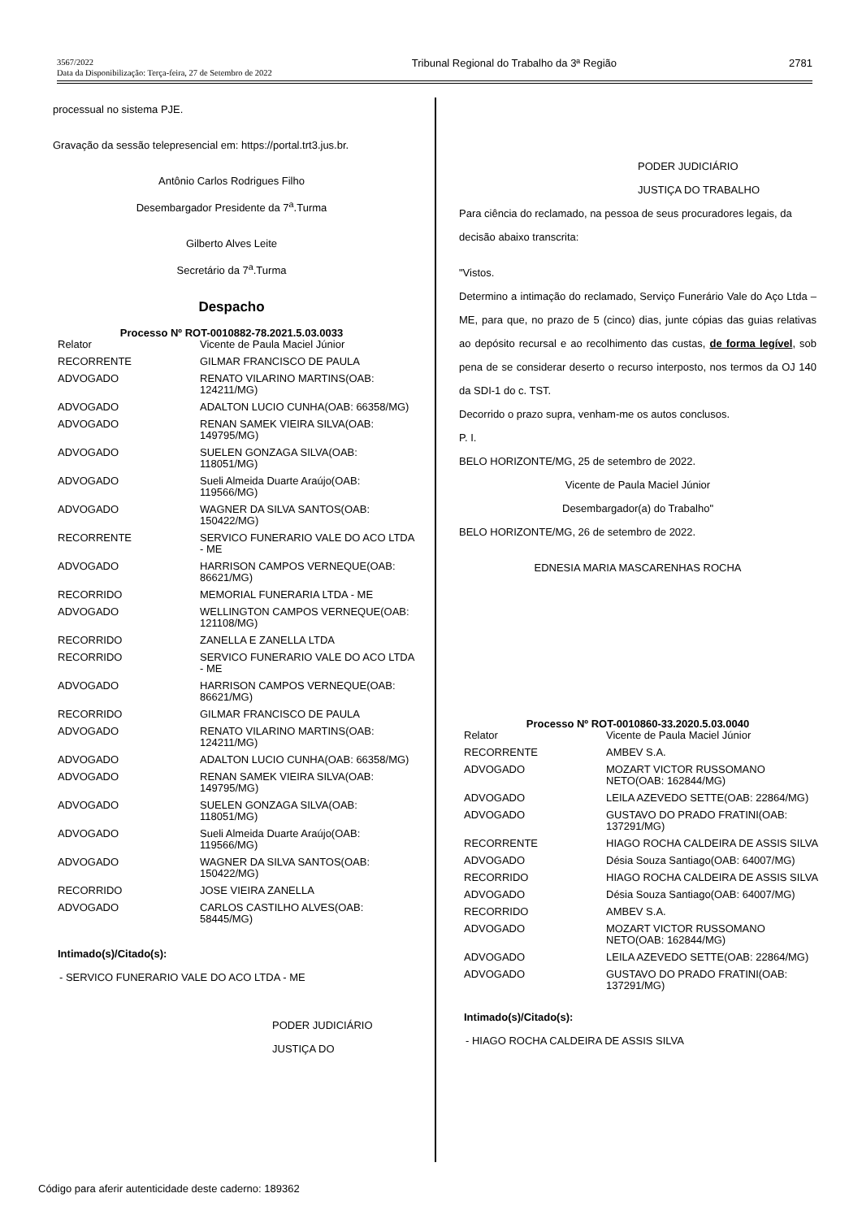3567/2022
Data da Disponibilização: Terça-feira, 27 de Setembro de 2022
Tribunal Regional do Trabalho da 3ª Região
2781
processual no sistema PJE.
Gravação da sessão telepresencial em: https://portal.trt3.jus.br.
Antônio Carlos Rodrigues Filho
Desembargador Presidente da 7<sup>a</sup>.Turma
Gilberto Alves Leite
Secretário da 7<sup>a</sup>.Turma
Despacho
Processo Nº ROT-0010882-78.2021.5.03.0033
| Relator | Vicente de Paula Maciel Júnior |
| RECORRENTE | GILMAR FRANCISCO DE PAULA |
| ADVOGADO | RENATO VILARINO MARTINS(OAB: 124211/MG) |
| ADVOGADO | ADALTON LUCIO CUNHA(OAB: 66358/MG) |
| ADVOGADO | RENAN SAMEK VIEIRA SILVA(OAB: 149795/MG) |
| ADVOGADO | SUELEN GONZAGA SILVA(OAB: 118051/MG) |
| ADVOGADO | Sueli Almeida Duarte Araújo(OAB: 119566/MG) |
| ADVOGADO | WAGNER DA SILVA SANTOS(OAB: 150422/MG) |
| RECORRENTE | SERVICO FUNERARIO VALE DO ACO LTDA - ME |
| ADVOGADO | HARRISON CAMPOS VERNEQUE(OAB: 86621/MG) |
| RECORRIDO | MEMORIAL FUNERARIA LTDA - ME |
| ADVOGADO | WELLINGTON CAMPOS VERNEQUE(OAB: 121108/MG) |
| RECORRIDO | ZANELLA E ZANELLA LTDA |
| RECORRIDO | SERVICO FUNERARIO VALE DO ACO LTDA - ME |
| ADVOGADO | HARRISON CAMPOS VERNEQUE(OAB: 86621/MG) |
| RECORRIDO | GILMAR FRANCISCO DE PAULA |
| ADVOGADO | RENATO VILARINO MARTINS(OAB: 124211/MG) |
| ADVOGADO | ADALTON LUCIO CUNHA(OAB: 66358/MG) |
| ADVOGADO | RENAN SAMEK VIEIRA SILVA(OAB: 149795/MG) |
| ADVOGADO | SUELEN GONZAGA SILVA(OAB: 118051/MG) |
| ADVOGADO | Sueli Almeida Duarte Araújo(OAB: 119566/MG) |
| ADVOGADO | WAGNER DA SILVA SANTOS(OAB: 150422/MG) |
| RECORRIDO | JOSE VIEIRA ZANELLA |
| ADVOGADO | CARLOS CASTILHO ALVES(OAB: 58445/MG) |
Intimado(s)/Citado(s):
- SERVICO FUNERARIO VALE DO ACO LTDA - ME
PODER JUDICIÁRIO
JUSTIÇA DO
PODER JUDICIÁRIO
JUSTIÇA DO TRABALHO
Para ciência do reclamado, na pessoa de seus procuradores legais, da decisão abaixo transcrita:
"Vistos.
Determino a intimação do reclamado, Serviço Funerário Vale do Aço Ltda – ME, para que, no prazo de 5 (cinco) dias, junte cópias das guias relativas ao depósito recursal e ao recolhimento das custas, de forma legível, sob pena de se considerar deserto o recurso interposto, nos termos da OJ 140 da SDI-1 do c. TST.
Decorrido o prazo supra, venham-me os autos conclusos.
P. I.
BELO HORIZONTE/MG, 25 de setembro de 2022.
Vicente de Paula Maciel Júnior
Desembargador(a) do Trabalho"
BELO HORIZONTE/MG, 26 de setembro de 2022.
EDNESIA MARIA MASCARENHAS ROCHA
Processo Nº ROT-0010860-33.2020.5.03.0040
| Relator | Vicente de Paula Maciel Júnior |
| RECORRENTE | AMBEV S.A. |
| ADVOGADO | MOZART VICTOR RUSSOMANO NETO(OAB: 162844/MG) |
| ADVOGADO | LEILA AZEVEDO SETTE(OAB: 22864/MG) |
| ADVOGADO | GUSTAVO DO PRADO FRATINI(OAB: 137291/MG) |
| RECORRENTE | HIAGO ROCHA CALDEIRA DE ASSIS SILVA |
| ADVOGADO | Désia Souza Santiago(OAB: 64007/MG) |
| RECORRIDO | HIAGO ROCHA CALDEIRA DE ASSIS SILVA |
| ADVOGADO | Désia Souza Santiago(OAB: 64007/MG) |
| RECORRIDO | AMBEV S.A. |
| ADVOGADO | MOZART VICTOR RUSSOMANO NETO(OAB: 162844/MG) |
| ADVOGADO | LEILA AZEVEDO SETTE(OAB: 22864/MG) |
| ADVOGADO | GUSTAVO DO PRADO FRATINI(OAB: 137291/MG) |
Intimado(s)/Citado(s):
- HIAGO ROCHA CALDEIRA DE ASSIS SILVA
Código para aferir autenticidade deste caderno: 189362